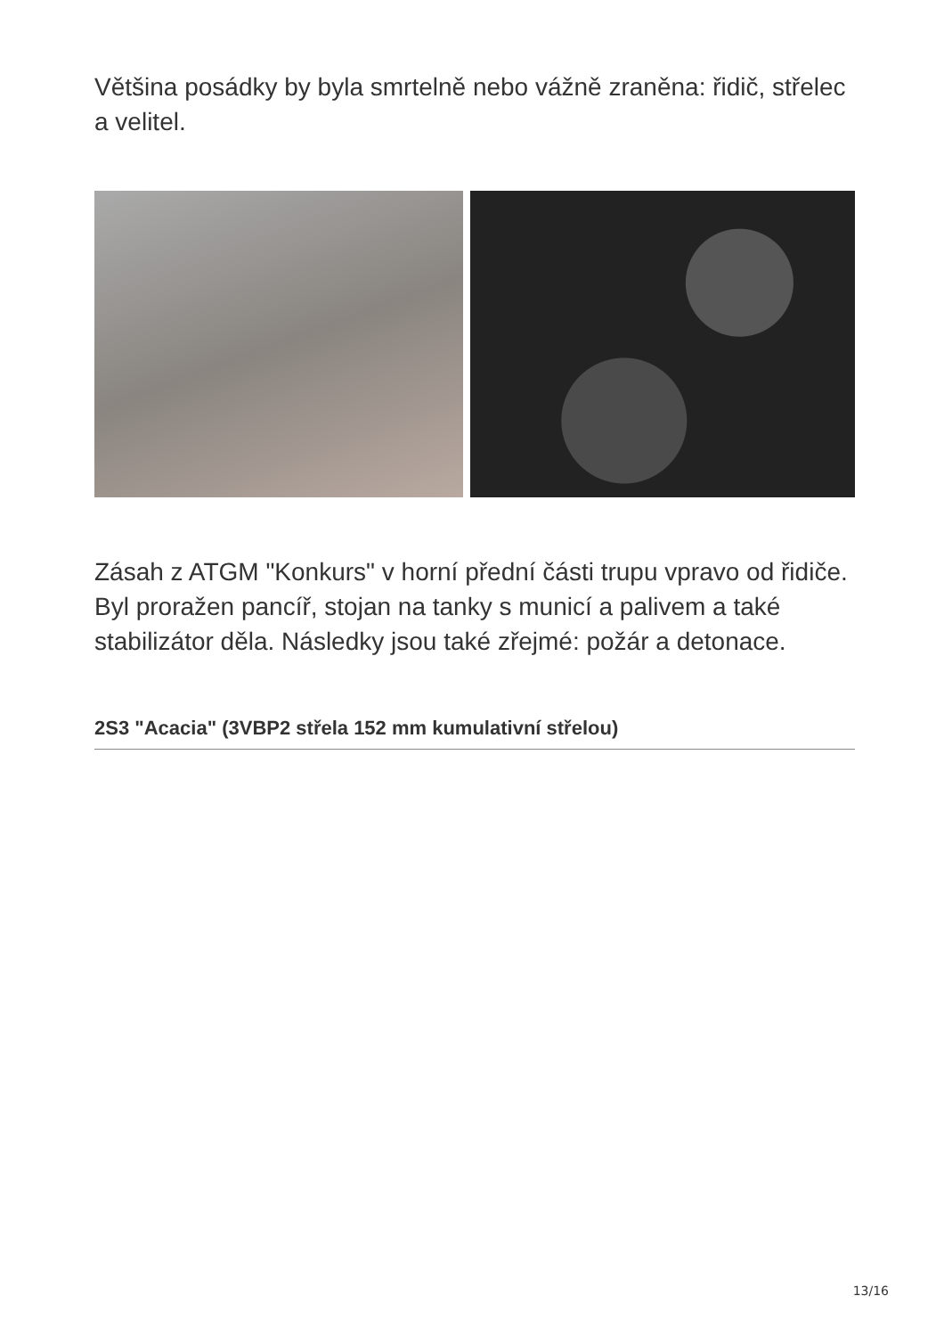Většina posádky by byla smrtelně nebo vážně zraněna: řidič, střelec a velitel.
Zásah z ATGM "Konkurs" v horní přední části trupu vpravo od řidiče. Byl proražen pancíř, stojan na tanky s municí a palivem a také stabilizátor děla. Následky jsou také zřejmé: požár a detonace.
2S3 "Acacia" (3VBP2 střela 152 mm kumulativní střelou)
13/16